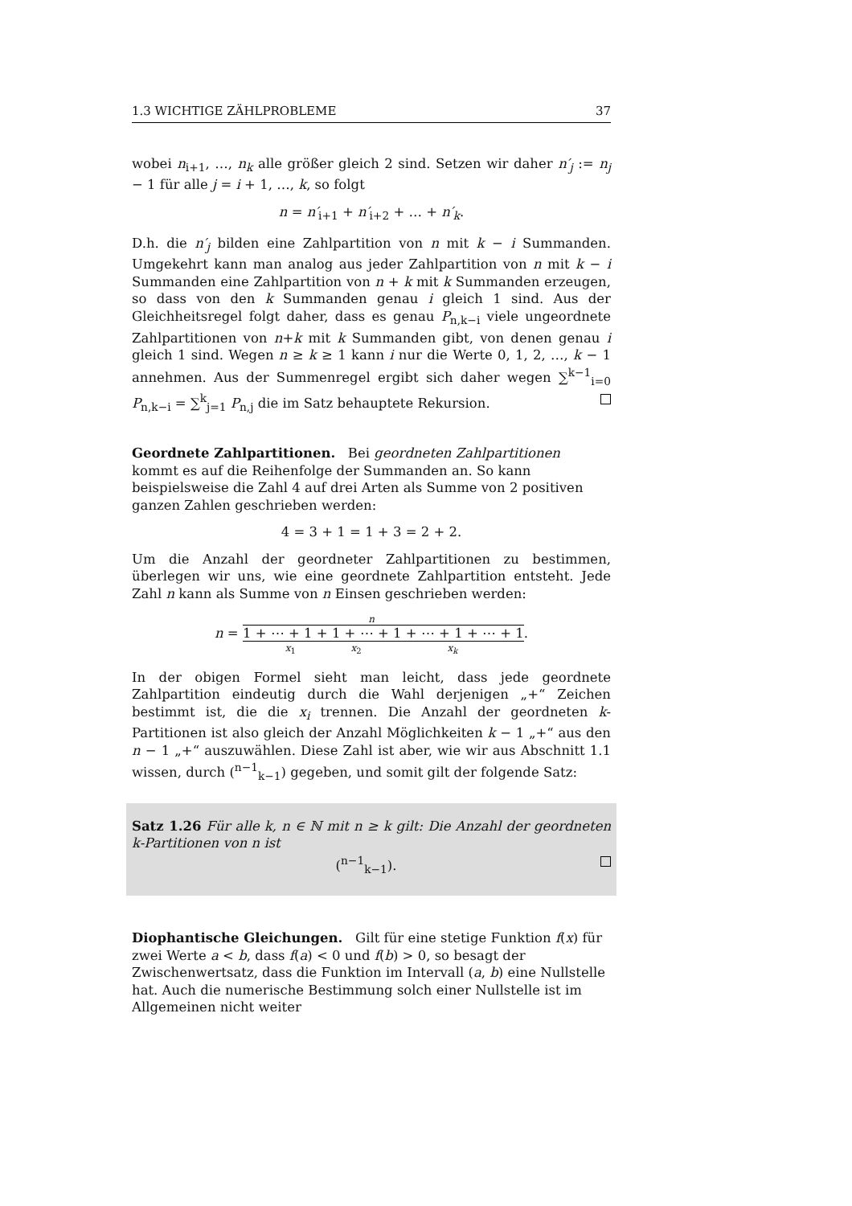1.3 WICHTIGE ZÄHLPROBLEME 37
wobei n<sub>i+1</sub>, …, n<sub>k</sub> alle größer gleich 2 sind. Setzen wir daher n′<sub>j</sub> := n<sub>j</sub> − 1 für alle j = i + 1, …, k, so folgt
n = n′<sub>i+1</sub> + n′<sub>i+2</sub> + … + n′<sub>k</sub>.
D.h. die n′<sub>j</sub> bilden eine Zahlpartition von n mit k − i Summanden. Umgekehrt kann man analog aus jeder Zahlpartition von n mit k − i Summanden eine Zahlpartition von n + k mit k Summanden erzeugen, so dass von den k Summanden genau i gleich 1 sind. Aus der Gleichheitsregel folgt daher, dass es genau P<sub>n,k−i</sub> viele ungeordnete Zahlpartitionen von n+k mit k Summanden gibt, von denen genau i gleich 1 sind. Wegen n ≥ k ≥ 1 kann i nur die Werte 0, 1, 2, …, k − 1 annehmen. Aus der Summenregel ergibt sich daher wegen ∑<sup>k−1</sup><sub>i=0</sub> P<sub>n,k−i</sub> = ∑<sup>k</sup><sub>j=1</sub> P<sub>n,j</sub> die im Satz behauptete Rekursion.
Geordnete Zahlpartitionen.
Bei geordneten Zahlpartitionen kommt es auf die Reihenfolge der Summanden an. So kann beispielsweise die Zahl 4 auf drei Arten als Summe von 2 positiven ganzen Zahlen geschrieben werden:
4 = 3 + 1 = 1 + 3 = 2 + 2.
Um die Anzahl der geordneter Zahlpartitionen zu bestimmen, überlegen wir uns, wie eine geordnete Zahlpartition entsteht. Jede Zahl n kann als Summe von n Einsen geschrieben werden:
n
n = 1 + ⋯ + 1 + 1 + ⋯ + 1 + ⋯ + 1 + ⋯ + 1.
x<sub>1</sub> x<sub>2</sub> x<sub>k</sub>
In der obigen Formel sieht man leicht, dass jede geordnete Zahlpartition eindeutig durch die Wahl derjenigen „+“ Zeichen bestimmt ist, die die x<sub>i</sub> trennen. Die Anzahl der geordneten k-Partitionen ist also gleich der Anzahl Möglichkeiten k − 1 „+“ aus den n − 1 „+“ auszuwählen. Diese Zahl ist aber, wie wir aus Abschnitt 1.1 wissen, durch (<sup>n−1</sup><sub>k−1</sub>) gegeben, und somit gilt der folgende Satz:
Satz 1.26 Für alle k, n ∈ ℕ mit n ≥ k gilt: Die Anzahl der geordneten k-Partitionen von n ist
(<sup>n−1</sup><sub>k−1</sub>).
Diophantische Gleichungen.
Gilt für eine stetige Funktion f(x) für zwei Werte a < b, dass f(a) < 0 und f(b) > 0, so besagt der Zwischenwertsatz, dass die Funktion im Intervall (a, b) eine Nullstelle hat. Auch die numerische Bestimmung solch einer Nullstelle ist im Allgemeinen nicht weiter